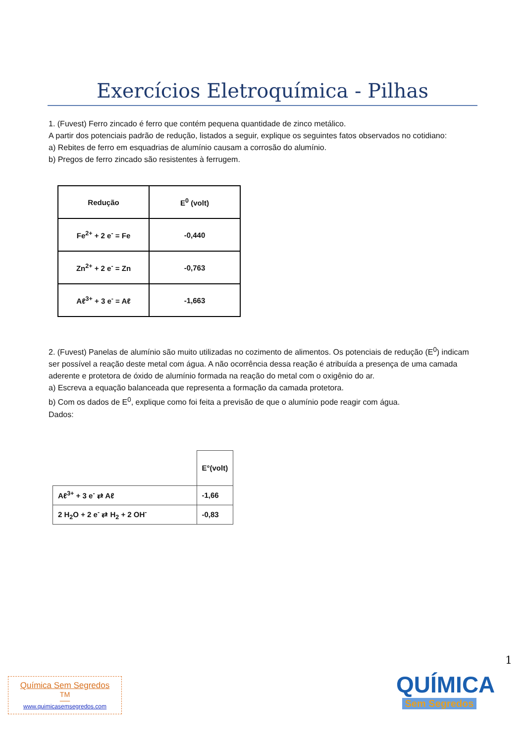Exercícios Eletroquímica - Pilhas
1. (Fuvest) Ferro zincado é ferro que contém pequena quantidade de zinco metálico.
A partir dos potenciais padrão de redução, listados a seguir, explique os seguintes fatos observados no cotidiano:
a) Rebites de ferro em esquadrias de alumínio causam a corrosão do alumínio.
b) Pregos de ferro zincado são resistentes à ferrugem.
| Redução | E<sup>0</sup> (volt) |
| --- | --- |
| Fe<sup>2+</sup> + 2 e<sup>-</sup> = Fe | -0,440 |
| Zn<sup>2+</sup> + 2 e<sup>-</sup> = Zn | -0,763 |
| Aℓ<sup>3+</sup> + 3 e<sup>-</sup> = Aℓ | -1,663 |
2. (Fuvest) Panelas de alumínio são muito utilizadas no cozimento de alimentos. Os potenciais de redução (E<sup>0</sup>) indicam ser possível a reação deste metal com água. A não ocorrência dessa reação é atribuída a presença de uma camada aderente e protetora de óxido de alumínio formada na reação do metal com o oxigênio do ar.
a) Escreva a equação balanceada que representa a formação da camada protetora.
b) Com os dados de E<sup>0</sup>, explique como foi feita a previsão de que o alumínio pode reagir com água.
Dados:
| | E°(volt) |
| Aℓ<sup>3+</sup> + 3 e<sup>-</sup> ⇄ Aℓ | -1,66 |
| 2 H<sub>2</sub>O + 2 e<sup>-</sup> ⇄ H<sub>2</sub> + 2 OH<sup>-</sup> | -0,83 |
1
Química Sem Segredos <sup>TM</sup>
www.quimicasemsegredos.com
QUÍMICA
Sem Segredos